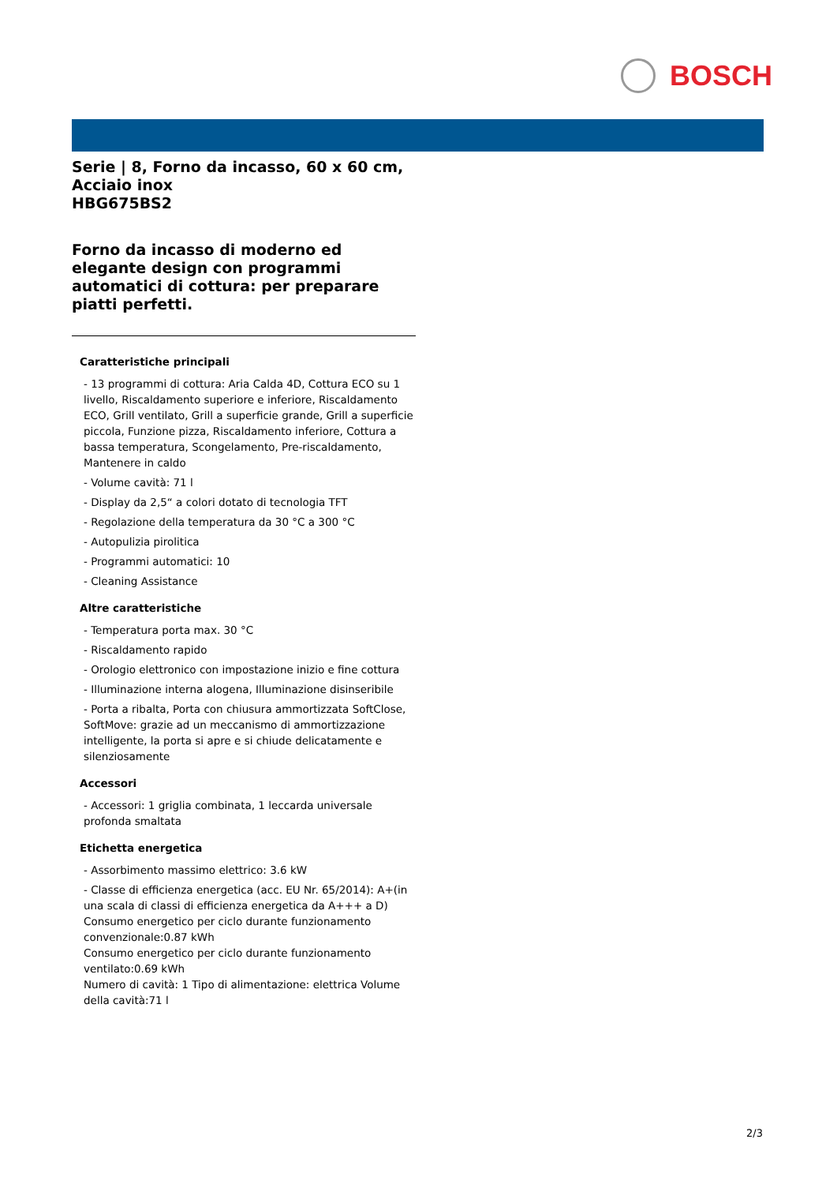BOSCH
Serie | 8, Forno da incasso, 60 x 60 cm, Acciaio inox
HBG675BS2
Forno da incasso di moderno ed elegante design con programmi automatici di cottura: per preparare piatti perfetti.
Caratteristiche principali
- 13 programmi di cottura: Aria Calda 4D, Cottura ECO su 1 livello, Riscaldamento superiore e inferiore, Riscaldamento ECO, Grill ventilato, Grill a superficie grande, Grill a superficie piccola, Funzione pizza, Riscaldamento inferiore, Cottura a bassa temperatura, Scongelamento, Pre-riscaldamento, Mantenere in caldo
- Volume cavità: 71 l
- Display da 2,5“ a colori dotato di tecnologia TFT
- Regolazione della temperatura da 30 °C a 300 °C
- Autopulizia pirolitica
- Programmi automatici: 10
- Cleaning Assistance
Altre caratteristiche
- Temperatura porta max. 30 °C
- Riscaldamento rapido
- Orologio elettronico con impostazione inizio e fine cottura
- Illuminazione interna alogena, Illuminazione disinseribile
- Porta a ribalta, Porta con chiusura ammortizzata SoftClose, SoftMove: grazie ad un meccanismo di ammortizzazione intelligente, la porta si apre e si chiude delicatamente e silenziosamente
Accessori
- Accessori: 1 griglia combinata, 1 leccarda universale profonda smaltata
Etichetta energetica
- Assorbimento massimo elettrico: 3.6 kW
- Classe di efficienza energetica (acc. EU Nr. 65/2014): A+(in una scala di classi di efficienza energetica da A+++ a D)
Consumo energetico per ciclo durante funzionamento convenzionale:0.87 kWh
Consumo energetico per ciclo durante funzionamento ventilato:0.69 kWh
Numero di cavità: 1 Tipo di alimentazione: elettrica Volume della cavità:71 l
2/3